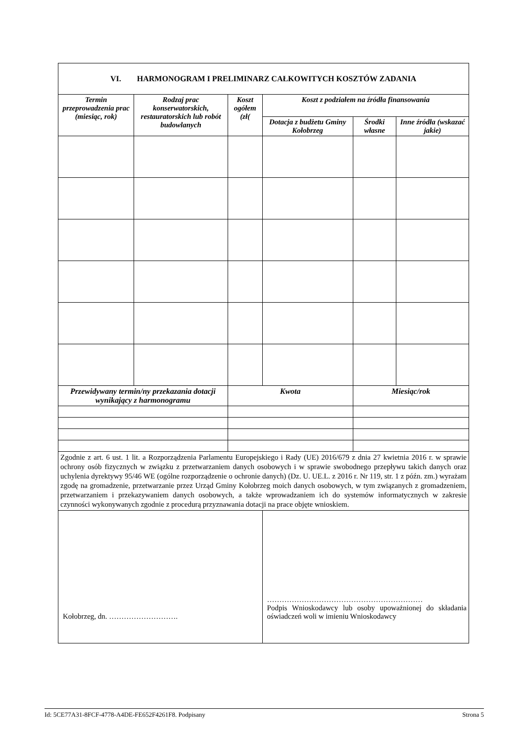| VI. HARMONOGRAM I PRELIMINARZ CAŁKOWITYCH KOSZTÓW ZADANIA | | | | | |
| Termin przeprowadzenia prac (miesiąc, rok) | Rodzaj prac konserwatorskich, restauratorskich lub robót budowlanych | Koszt ogółem (zł( | Koszt z podziałem na źródła finansowania | | |
| | | | Dotacja z budżetu Gminy Kołobrzeg | Środki własne | Inne źródła (wskazać jakie) |
| Przewidywany termin/ny przekazania dotacji wynikający z harmonogramu | | Kwota | | Miesiąc/rok | |
| Zgodnie z art. 6 ust. 1 lit. a Rozporządzenia Parlamentu Europejskiego i Rady (UE) 2016/679 z dnia 27 kwietnia 2016 r. w sprawie ochrony osób fizycznych w związku z przetwarzaniem danych osobowych i w sprawie swobodnego przepływu takich danych oraz uchylenia dyrektywy 95/46 WE (ogólne rozporządzenie o ochronie danych) (Dz. U. UE.L. z 2016 r. Nr 119, str. 1 z późn. zm.) wyrażam zgodę na gromadzenie, przetwarzanie przez Urząd Gminy Kołobrzeg moich danych osobowych, w tym związanych z gromadzeniem, przetwarzaniem i przekazywaniem danych osobowych, a także wprowadzaniem ich do systemów informatycznych w zakresie czynności wykonywanych zgodnie z procedurą przyznawania dotacji na prace objęte wnioskiem. | | | | | |
| Kołobrzeg, dn. ………………………. | | | ……………………………………………………… Podpis Wnioskodawcy lub osoby upoważnionej do składania oświadczeń woli w imieniu Wnioskodawcy | | |
Id: 5CE77A31-8FCF-4778-A4DE-FE652F4261F8. Podpisany Strona 5